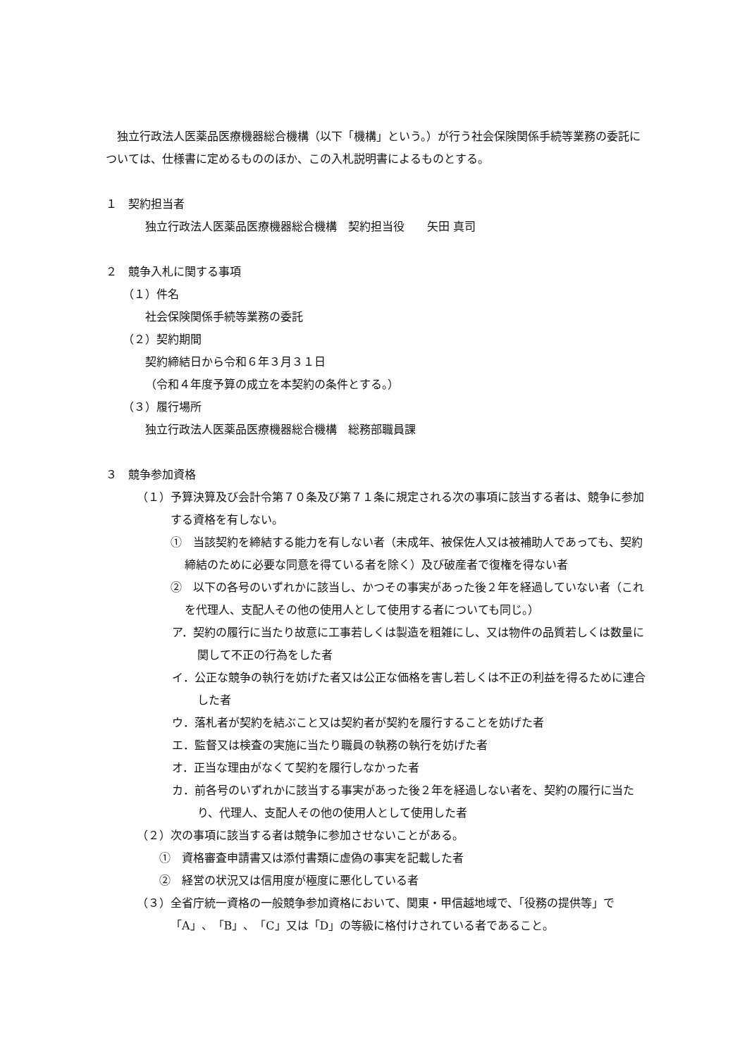独立行政法人医薬品医療機器総合機構（以下「機構」という。）が行う社会保険関係手続等業務の委託については、仕様書に定めるもののほか、この入札説明書によるものとする。
１　契約担当者
独立行政法人医薬品医療機器総合機構　契約担当役　　矢田 真司
２　競争入札に関する事項
（１）件名
社会保険関係手続等業務の委託
（２）契約期間
契約締結日から令和６年３月３１日
（令和４年度予算の成立を本契約の条件とする。）
（３）履行場所
独立行政法人医薬品医療機器総合機構　総務部職員課
３　競争参加資格
（１）予算決算及び会計令第７０条及び第７１条に規定される次の事項に該当する者は、競争に参加する資格を有しない。
①　当該契約を締結する能力を有しない者（未成年、被保佐人又は被補助人であっても、契約締結のために必要な同意を得ている者を除く）及び破産者で復権を得ない者
②　以下の各号のいずれかに該当し、かつその事実があった後２年を経過していない者（これを代理人、支配人その他の使用人として使用する者についても同じ。）
ア．契約の履行に当たり故意に工事若しくは製造を粗雑にし、又は物件の品質若しくは数量に関して不正の行為をした者
イ．公正な競争の執行を妨げた者又は公正な価格を害し若しくは不正の利益を得るために連合した者
ウ．落札者が契約を結ぶこと又は契約者が契約を履行することを妨げた者
エ．監督又は検査の実施に当たり職員の執務の執行を妨げた者
オ．正当な理由がなくて契約を履行しなかった者
カ．前各号のいずれかに該当する事実があった後２年を経過しない者を、契約の履行に当たり、代理人、支配人その他の使用人として使用した者
（２）次の事項に該当する者は競争に参加させないことがある。
①　資格審査申請書又は添付書類に虚偽の事実を記載した者
②　経営の状況又は信用度が極度に悪化している者
（３）全省庁統一資格の一般競争参加資格において、関東・甲信越地域で、「役務の提供等」で「A」、「B」、「C」又は「D」の等級に格付けされている者であること。